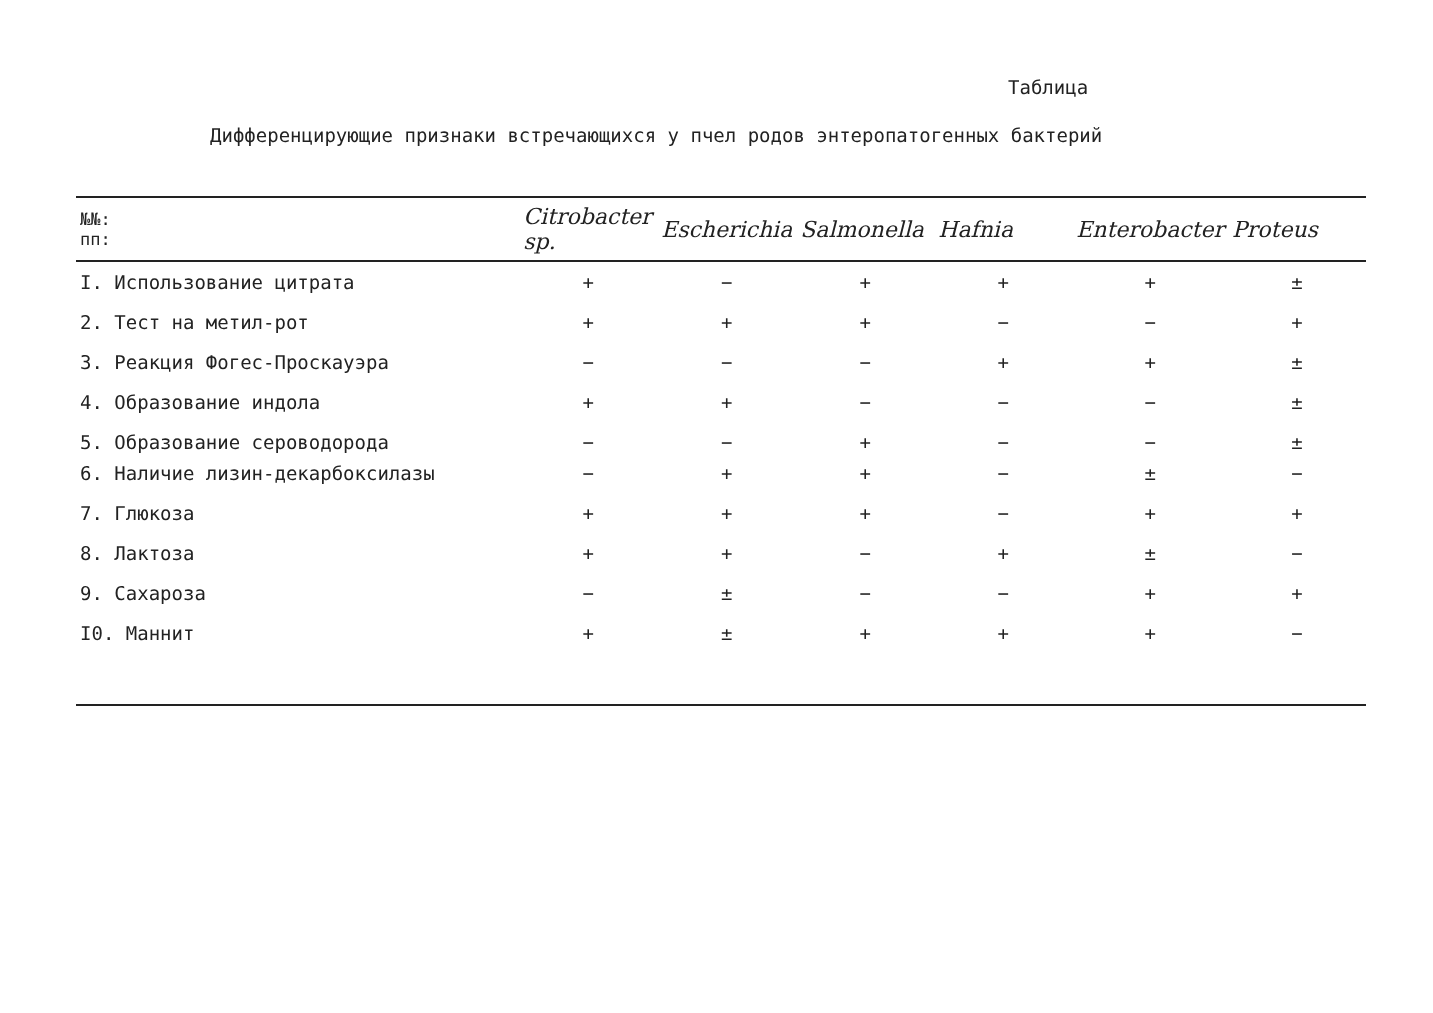Таблица
Дифференцирующие признаки встречающихся у пчел родов энтеропатогенных бактерий
| №№: пп: | Citrobacter sp. | Escherichia | Salmonella | Hafnia | Enterobacter | Proteus |
| --- | --- | --- | --- | --- | --- | --- |
| I. Использование цитрата | + | − | + | + | + | ± |
| 2. Тест на метил-рот | + | + | + | − | − | + |
| 3. Реакция Фогес-Проскауэра | − | − | − | + | + | ± |
| 4. Образование индола | + | + | − | − | − | ± |
| 5. Образование сероводорода | − | − | + | − | − | ± |
| 6. Наличие лизин-декарбоксилазы | − | + | + | − | ± | − |
| 7. Глюкоза | + | + | + | − | + | + |
| 8. Лактоза | + | + | − | + | ± | − |
| 9. Сахароза | − | ± | − | − | + | + |
| I0. Маннит | + | ± | + | + | + | − |